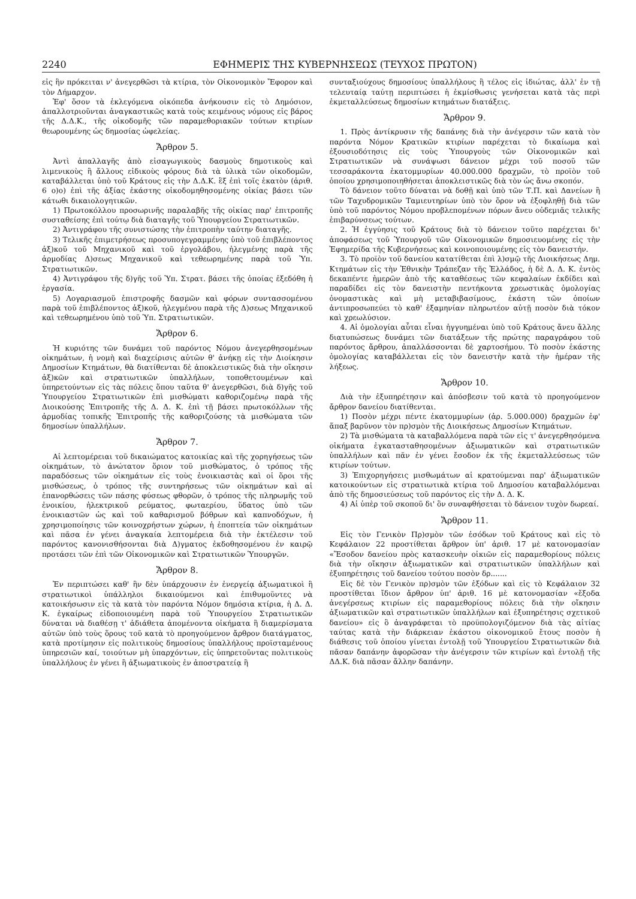2240 ΕΦΗΜΕΡΙΣ ΤΗΣ ΚΥΒΕΡΝΗΣΕΩΣ (ΤΕΥΧΟΣ ΠΡΩΤΟΝ)
εἰς ἣν πρόκειται ν' ἀνεγερθῶσι τὰ κτίρια, τὸν Οἰκονομικὸν Ἔφορον καὶ τὸν Δήμαρχον.
Ἐφ' ὅσον τὰ ἐκλεγόμενα οἰκόπεδα ἀνήκουσιν εἰς τὸ Δημόσιον, ἀπαλλοτριοῦνται ἀναγκαστικῶς κατὰ τοὺς κειμένους νόμους εἰς βάρος τῆς Δ.Δ.Κ., τῆς οἰκοδομῆς τῶν παραμεθοριακῶν τούτων κτιρίων θεωρουμένης ὡς δημοσίας ὠφελείας.
Ἄρθρον 5.
Ἀντὶ ἀπαλλαγῆς ἀπὸ εἰσαγωγικοὺς δασμοὺς δημοτικοὺς καὶ λιμενικοὺς ἢ ἄλλους εἰδικοὺς φόρους διὰ τὰ ὑλικὰ τῶν οἰκοδομῶν, καταβάλλεται ὑπὸ τοῦ Κράτους εἰς τὴν Δ.Δ.Κ. ἓξ ἐπὶ τοῖς ἑκατὸν (ἀριθ. 6 ο)ο) ἐπὶ τῆς ἀξίας ἑκάστης οἰκοδομηθησομένης οἰκίας βάσει τῶν κάτωθι δικαιολογητικῶν.
1) Πρωτοκόλλου προσωρινῆς παραλαβῆς τῆς οἰκίας παρ' ἐπιτροπῆς συσταθείσης ἐπὶ τούτῳ διὰ διαταγῆς τοῦ Ὑπουργείου Στρατιωτικῶν.
2) Ἀντιγράφου τῆς συνιστώσης τὴν ἐπιτροπὴν ταύτην διαταγῆς.
3) Τελικῆς ἐπιμετρήσεως προσυπογεγραμμένης ὑπὸ τοῦ ἐπιβλέποντος ἀξ)κοῦ τοῦ Μηχανικοῦ καὶ τοῦ ἐργολάβου, ἠλεγμένης παρὰ τῆς ἁρμοδίας Δ)σεως Μηχανικοῦ καὶ τεθεωρημένης παρὰ τοῦ Ὑπ. Στρατιωτικῶν.
4) Ἀντιγράφου τῆς δ)γῆς τοῦ Ὑπ. Στρατ. βάσει τῆς ὁποίας ἐξεδόθη ἡ ἐργασία.
5) Λογαριασμοῦ ἐπιστροφῆς δασμῶν καὶ φόρων συντασσομένου παρὰ τοῦ ἐπιβλέποντος ἀξ)κοῦ, ἠλεγμένου παρὰ τῆς Δ)σεως Μηχανικοῦ καὶ τεθεωρημένου ὑπὸ τοῦ Ὑπ. Στρατιωτικῶν.
Ἄρθρον 6.
Ἡ κυριότης τῶν δυνάμει τοῦ παρόντος Νόμου ἀνεγερθησομένων οἰκημάτων, ἡ νομὴ καὶ διαχείρισις αὐτῶν θ' ἀνήκῃ εἰς τὴν Διοίκησιν Δημοσίων Κτημάτων, θὰ διατίθενται δὲ ἀποκλειστικῶς διὰ τὴν οἴκησιν ἀξ)κῶν καὶ στρατιωτικῶν ὑπαλλήλων, τοποθετουμένων καὶ ὑπηρετούντων εἰς τὰς πόλεις ὅπου ταῦτα θ' ἀνεγερθῶσι, διὰ δ)γῆς τοῦ Ὑπουργείου Στρατιωτικῶν ἐπὶ μισθώματι καθοριζομένῳ παρὰ τῆς Διοικούσης Ἐπιτροπῆς τῆς Δ. Δ. Κ. ἐπὶ τῇ βάσει πρωτοκόλλων τῆς ἁρμοδίας τοπικῆς Ἐπιτροπῆς τῆς καθοριζούσης τὰ μισθώματα τῶν δημοσίων ὑπαλλήλων.
Ἄρθρον 7.
Αἱ λεπτομέρειαι τοῦ δικαιώματος κατοικίας καὶ τῆς χορηγήσεως τῶν οἰκημάτων, τὸ ἀνώτατον ὅριον τοῦ μισθώματος, ὁ τρόπος τῆς παραδόσεως τῶν οἰκημάτων εἰς τοὺς ἐνοικιαστὰς καὶ οἱ ὅροι τῆς μισθώσεως, ὁ τρόπος τῆς συντηρήσεως τῶν οἰκημάτων καὶ αἱ ἐπανορθώσεις τῶν πάσης φύσεως φθορῶν, ὁ τρόπος τῆς πληρωμῆς τοῦ ἐνοικίου, ἠλεκτρικοῦ ρεύματος, φωταερίου, ὕδατος ὑπὸ τῶν ἐνοικιαστῶν ὡς καὶ τοῦ καθαρισμοῦ βόθρων καὶ καπνοδόχων, ἡ χρησιμοποίησις τῶν κοινοχρήστων χώρων, ἡ ἐποπτεία τῶν οἰκημάτων καὶ πᾶσα ἐν γένει ἀναγκαία λεπτομέρεια διὰ τὴν ἐκτέλεσιν τοῦ παρόντος κανονισθήσονται διὰ Δ)γματος ἐκδοθησομένου ἐν καιρῷ προτάσει τῶν ἐπὶ τῶν Οἰκονομικῶν καὶ Στρατιωτικῶν Ὑπουργῶν.
Ἄρθρον 8.
Ἐν περιπτώσει καθ' ἣν δὲν ὑπάρχουσιν ἐν ἐνεργείᾳ ἀξιωματικοὶ ἢ στρατιωτικοὶ ὑπάλληλοι δικαιούμενοι καὶ ἐπιθυμοῦντες νὰ κατοικήσωσιν εἰς τὰ κατὰ τὸν παρόντα Νόμον δημόσια κτίρια, ἡ Δ. Δ. Κ. ἐγκαίρως εἰδοποιουμένη παρὰ τοῦ Ὑπουργείου Στρατιωτικῶν δύναται νὰ διαθέσῃ τ' ἀδιάθετα ἀπομένοντα οἰκήματα ἢ διαμερίσματα αὐτῶν ὑπὸ τοὺς ὅρους τοῦ κατὰ τὸ προηγούμενον ἄρθρον διατάγματος, κατὰ προτίμησιν εἰς πολιτικοὺς δημοσίους ὑπαλλήλους προϊσταμένους ὑπηρεσιῶν καί, τοιούτων μὴ ὑπαρχόντων, εἰς ὑπηρετοῦντας πολιτικοὺς ὑπαλλήλους ἐν γένει ἢ ἀξιωματικοὺς ἐν ἀποστρατείᾳ ἢ
συνταξιούχους δημοσίους ὑπαλλήλους ἢ τέλος εἰς ἰδιώτας, ἀλλ' ἐν τῇ τελευταίᾳ ταύτῃ περιπτώσει ἡ ἐκμίσθωσις γενήσεται κατὰ τὰς περὶ ἐκμεταλλεύσεως δημοσίων κτημάτων διατάξεις.
Ἄρθρον 9.
1. Πρὸς ἀντίκρυσιν τῆς δαπάνης διὰ τὴν ἀνέγερσιν τῶν κατὰ τὸν παρόντα Νόμον Κρατικῶν κτιρίων παρέχεται τὸ δικαίωμα καὶ ἐξουσιοδότησις εἰς τοὺς Ὑπουργοὺς τῶν Οἰκονομικῶν καὶ Στρατιωτικῶν νὰ συνάψωσι δάνειον μέχρι τοῦ ποσοῦ τῶν τεσσαράκοντα ἑκατομμυρίων 40.000.000 δραχμῶν, τὸ προϊὸν τοῦ ὁποίου χρησιμοποιηθήσεται ἀποκλειστικῶς διὰ τὸν ὡς ἄνω σκοπόν.
Τὸ δάνειον τοῦτο δύναται νὰ δοθῇ καὶ ὑπὸ τῶν Τ.Π. καὶ Δανείων ἢ τῶν Ταχυδρομικῶν Ταμιευτηρίων ὑπὸ τὸν ὅρον νὰ ἐξοφληθῇ διὰ τῶν ὑπὸ τοῦ παρόντος Νόμου προβλεπομένων πόρων ἄνευ οὐδεμιᾶς τελικῆς ἐπιβαρύνσεως τούτων.
2. Ἡ ἐγγύησις τοῦ Κράτους διὰ τὸ δάνειον τοῦτο παρέχεται δι' ἀποφάσεως τοῦ Ὑπουργοῦ τῶν Οἰκονομικῶν δημοσιευομένης εἰς τὴν Ἐφημερίδα τῆς Κυβερνήσεως καὶ κοινοποιουμένης εἰς τὸν δανειστήν.
3. Τὸ προϊὸν τοῦ δανείου κατατίθεται ἐπὶ λ)σμῷ τῆς Διοικήσεως Δημ. Κτημάτων εἰς τὴν Ἐθνικὴν Τράπεζαν τῆς Ἑλλάδος, ἡ δὲ Δ. Δ. Κ. ἐντὸς δεκαπέντε ἡμερῶν ἀπὸ τῆς καταθέσεως τῶν κεφαλαίων ἐκδίδει καὶ παραδίδει εἰς τὸν δανειστὴν πεντήκοντα χρεωστικὰς ὁμολογίας ὀνομαστικὰς καὶ μὴ μεταβιβασίμους, ἑκάστη τῶν ὁποίων ἀντιπροσωπεύει τὸ καθ' ἑξαμηνίαν πληρωτέον αὐτῇ ποσὸν διὰ τόκον καὶ χρεωλύσιον.
4. Αἱ ὁμολογίαι αὗται εἶναι ἠγγυημέναι ὑπὸ τοῦ Κράτους ἄνευ ἄλλης διατυπώσεως δυνάμει τῶν διατάξεων τῆς πρώτης παραγράφου τοῦ παρόντος ἄρθρου, ἀπαλλάσσονται δὲ χαρτοσήμου. Τὸ ποσὸν ἑκάστης ὁμολογίας καταβάλλεται εἰς τὸν δανειστὴν κατὰ τὴν ἡμέραν τῆς λήξεως.
Ἄρθρον 10.
Διὰ τὴν ἐξυπηρέτησιν καὶ ἀπόσβεσιν τοῦ κατὰ τὸ προηγούμενον ἄρθρον δανείου διατίθενται.
1) Ποσὸν μέχρι πέντε ἑκατομμυρίων (ἀρ. 5.000.000) δραχμῶν ἐφ' ἅπαξ βαρῦνον τὸν πρ)σμὸν τῆς Διοικήσεως Δημοσίων Κτημάτων.
2) Τὰ μισθώματα τὰ καταβαλλόμενα παρὰ τῶν εἰς τ' ἀνεγερθησόμενα οἰκήματα ἐγκατασταθησομένων ἀξιωματικῶν καὶ στρατιωτικῶν ὑπαλλήλων καὶ πᾶν ἐν γένει ἔσοδον ἐκ τῆς ἐκμεταλλεύσεως τῶν κτιρίων τούτων.
3) Ἐπιχορηγήσεις μισθωμάτων αἱ κρατούμεναι παρ' ἀξιωματικῶν κατοικούντων εἰς στρατιωτικὰ κτίρια τοῦ Δημοσίου καταβαλλόμεναι ἀπὸ τῆς δημοσιεύσεως τοῦ παρόντος εἰς τὴν Δ. Δ. Κ.
4) Αἱ ὑπὲρ τοῦ σκοποῦ δι' ὃν συναφθήσεται τὸ δάνειον τυχὸν δωρεαί.
Ἄρθρον 11.
Εἰς τὸν Γενικὸν Πρ)σμὸν τῶν ἐσόδων τοῦ Κράτους καὶ εἰς τὸ Κεφάλαιον 22 προστίθεται ἄρθρον ὑπ' ἀριθ. 17 μὲ κατονομασίαν «Ἔσοδον δανείου πρὸς κατασκευὴν οἰκιῶν εἰς παραμεθορίους πόλεις διὰ τὴν οἴκησιν ἀξιωματικῶν καὶ στρατιωτικῶν ὑπαλλήλων καὶ ἐξυπηρέτησις τοῦ δανείου τούτου ποσὸν δρ.......
Εἰς δὲ τὸν Γενικὸν πρ)σμὸν τῶν ἐξόδων καὶ εἰς τὸ Κεφάλαιον 32 προστίθεται ἴδιον ἄρθρον ὑπ' ἀριθ. 16 μὲ κατονομασίαν «ἔξοδα ἀνεγέρσεως κτιρίων εἰς παραμεθορίους πόλεις διὰ τὴν οἴκησιν ἀξιωματικῶν καὶ στρατιωτικῶν ὑπαλλήλων καὶ ἐξυπηρέτησις σχετικοῦ δανείου» εἰς ὃ ἀναγράφεται τὸ προϋπολογιζόμενον διὰ τὰς αἰτίας ταύτας κατὰ τὴν διάρκειαν ἑκάστου οἰκονομικοῦ ἔτους ποσὸν ἡ διάθεσις τοῦ ὁποίου γίνεται ἐντολῇ τοῦ Ὑπουργείου Στρατιωτικῶν διὰ πᾶσαν δαπάνην ἀφορῶσαν τὴν ἀνέγερσιν τῶν κτιρίων καὶ ἐντολῇ τῆς ΔΔ.Κ. διὰ πᾶσαν ἄλλην δαπάνην.